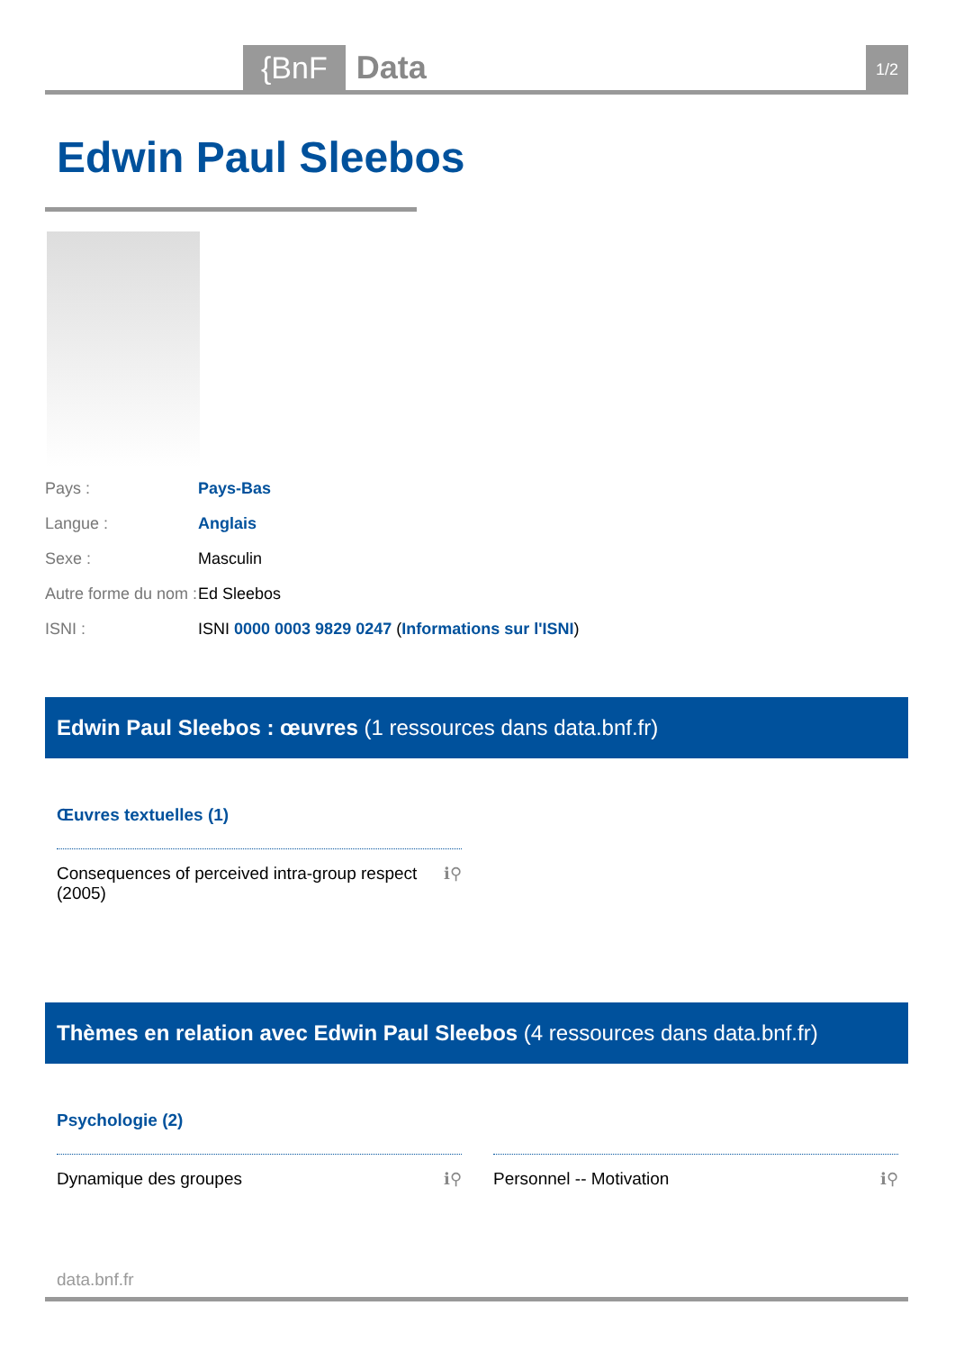{BnF Data 1/2
Edwin Paul Sleebos
| Pays : | Pays-Bas |
| Langue : | Anglais |
| Sexe : | Masculin |
| Autre forme du nom : | Ed Sleebos |
| ISNI : | ISNI 0000 0003 9829 0247 ( Informations sur l'ISNI ) |
Edwin Paul Sleebos : œuvres (1 ressources dans data.bnf.fr)
Œuvres textuelles (1)
Consequences of perceived intra-group respect
(2005) ℹ⚲
Thèmes en relation avec Edwin Paul Sleebos (4 ressources dans data.bnf.fr)
Psychologie (2)
Dynamique des groupes ℹ⚲ Personnel -- Motivation ℹ⚲
data.bnf.fr